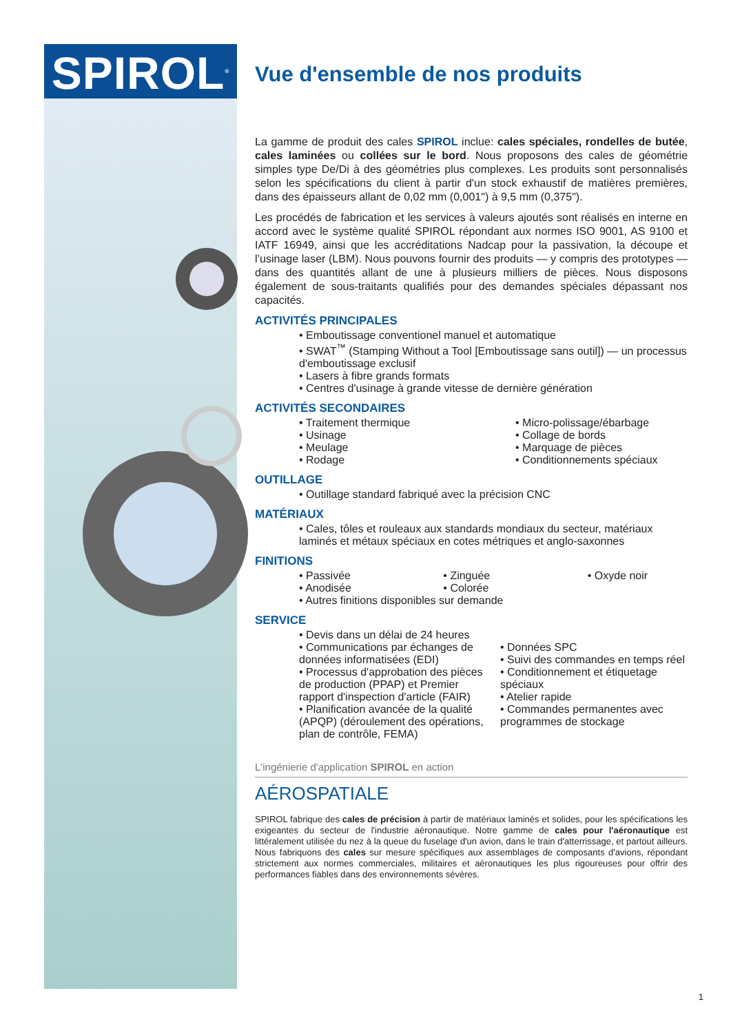SPIROL<sup>®</sup>
Vue d'ensemble de nos produits
La gamme de produit des cales SPIROL inclue: cales spéciales, rondelles de butée, cales laminées ou collées sur le bord. Nous proposons des cales de géométrie simples type De/Di à des géométries plus complexes. Les produits sont personnalisés selon les spécifications du client à partir d'un stock exhaustif de matières premières, dans des épaisseurs allant de 0,02 mm (0,001") à 9,5 mm (0,375").
Les procédés de fabrication et les services à valeurs ajoutés sont réalisés en interne en accord avec le système qualité SPIROL répondant aux normes ISO 9001, AS 9100 et IATF 16949, ainsi que les accréditations Nadcap pour la passivation, la découpe et l’usinage laser (LBM). Nous pouvons fournir des produits — y compris des prototypes — dans des quantités allant de une à plusieurs milliers de pièces. Nous disposons également de sous-traitants qualifiés pour des demandes spéciales dépassant nos capacités.
ACTIVITÉS PRINCIPALES
• Emboutissage conventionel manuel et automatique
• SWAT<sup>™</sup> (Stamping Without a Tool [Emboutissage sans outil]) — un processus d'emboutissage exclusif
• Lasers à fibre grands formats
• Centres d'usinage à grande vitesse de dernière génération
ACTIVITÉS SECONDAIRES
• Traitement thermique
• Usinage
• Meulage
• Rodage
• Micro-polissage/ébarbage
• Collage de bords
• Marquage de pièces
• Conditionnements spéciaux
OUTILLAGE
• Outillage standard fabriqué avec la précision CNC
MATÉRIAUX
• Cales, tôles et rouleaux aux standards mondiaux du secteur, matériaux laminés et métaux spéciaux en cotes métriques et anglo-saxonnes
FINITIONS
• Passivée
• Anodisée
• Zinguée
• Colorée
• Oxyde noir
• Autres finitions disponibles sur demande
SERVICE
• Devis dans un délai de 24 heures
• Communications par échanges de données informatisées (EDI)
• Processus d'approbation des pièces de production (PPAP) et Premier rapport d'inspection d'article (FAIR)
• Planification avancée de la qualité (APQP) (déroulement des opérations, plan de contrôle, FEMA)
• Données SPC
• Suivi des commandes en temps réel
• Conditionnement et étiquetage spéciaux
• Atelier rapide
• Commandes permanentes avec programmes de stockage
L'ingénierie d'application SPIROL en action
AÉROSPATIALE
SPIROL fabrique des cales de précision à partir de matériaux laminés et solides, pour les spécifications les exigeantes du secteur de l'industrie aéronautique. Notre gamme de cales pour l'aéronautique est littéralement utilisée du nez à la queue du fuselage d'un avion, dans le train d'atterrissage, et partout ailleurs. Nous fabriquons des cales sur mesure spécifiques aux assemblages de composants d'avions, répondant strictement aux normes commerciales, militaires et aéronautiques les plus rigoureuses pour offrir des performances fiables dans des environnements sévères.
1